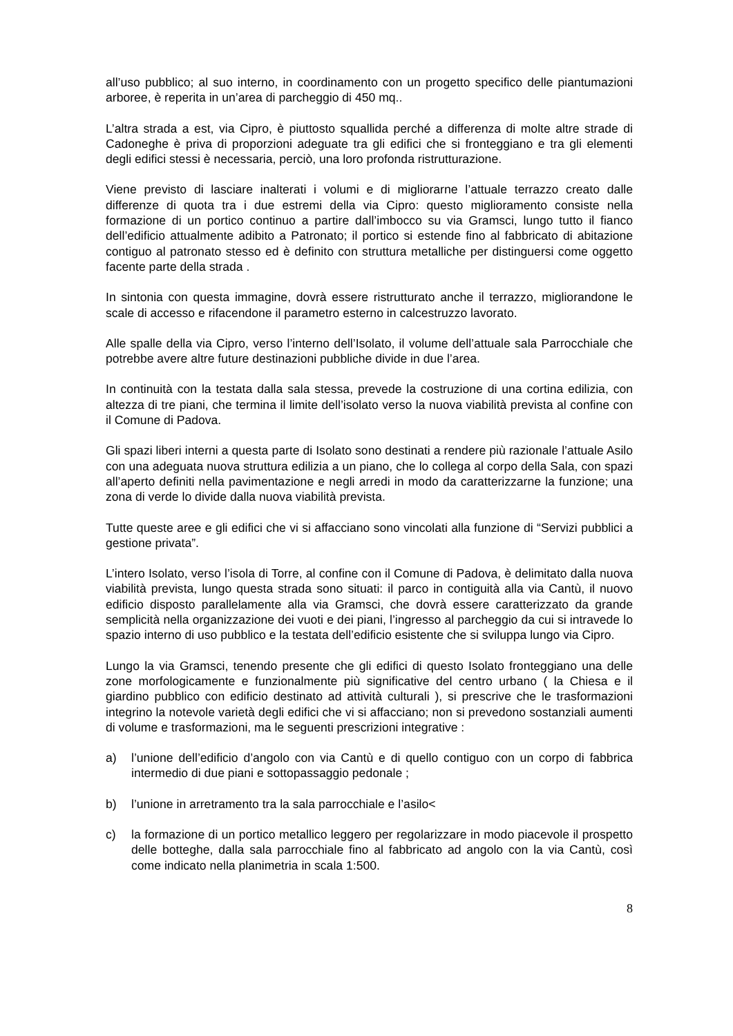all’uso pubblico; al suo interno, in coordinamento con un progetto specifico delle piantumazioni arboree, è reperita in un’area di parcheggio di 450 mq..
L’altra strada a est, via Cipro, è piuttosto squallida perché a differenza di molte altre strade di Cadoneghe è priva di proporzioni adeguate tra gli edifici che si fronteggiano e tra gli elementi degli edifici stessi è necessaria, perciò, una loro profonda ristrutturazione.
Viene previsto di lasciare inalterati i volumi e di migliorarne l’attuale terrazzo creato dalle differenze di quota tra i due estremi della via Cipro: questo miglioramento consiste nella formazione di un portico continuo a partire dall’imbocco su via Gramsci, lungo tutto il fianco dell’edificio attualmente adibito a Patronato; il portico si estende fino al fabbricato di abitazione contiguo al patronato stesso ed è definito con struttura metalliche per distinguersi come oggetto facente parte della strada .
In sintonia con questa immagine, dovrà essere ristrutturato anche il terrazzo, migliorandone le scale di accesso e rifacendone il parametro esterno in calcestruzzo lavorato.
Alle spalle della via Cipro, verso l’interno dell’Isolato, il volume dell’attuale sala Parrocchiale che potrebbe avere altre future destinazioni pubbliche divide in due l’area.
In continuità con la testata dalla sala stessa, prevede la costruzione di una cortina edilizia, con altezza di tre piani, che termina il limite dell’isolato verso la nuova viabilità prevista al confine con il Comune di Padova.
Gli spazi liberi interni a questa parte di Isolato sono destinati a rendere più razionale l’attuale Asilo con una adeguata nuova struttura edilizia a un piano, che lo collega al corpo della Sala, con spazi all’aperto definiti nella pavimentazione e negli arredi in modo da caratterizzarne la funzione; una zona di verde lo divide dalla nuova viabilità prevista.
Tutte queste aree e gli edifici che vi si affacciano sono vincolati alla funzione di “Servizi pubblici a gestione privata”.
L’intero Isolato, verso l’isola di Torre, al confine con il Comune di Padova, è delimitato dalla nuova viabilità prevista, lungo questa strada sono situati: il parco in contiguità alla via Cantù, il nuovo edificio disposto parallelamente alla via Gramsci, che dovrà essere caratterizzato da grande semplicità nella organizzazione dei vuoti e dei piani, l’ingresso al parcheggio da cui si intravede lo spazio interno di uso pubblico e la testata dell’edificio esistente che si sviluppa lungo via Cipro.
Lungo la via Gramsci, tenendo presente che gli edifici di questo Isolato fronteggiano una delle zone morfologicamente e funzionalmente più significative del centro urbano ( la Chiesa e il giardino pubblico con edificio destinato ad attività culturali ), si prescrive che le trasformazioni integrino la notevole varietà degli edifici che vi si affacciano; non si prevedono sostanziali aumenti di volume e trasformazioni, ma le seguenti prescrizioni integrative :
a) l’unione dell’edificio d’angolo con via Cantù e di quello contiguo con un corpo di fabbrica intermedio di due piani e sottopassaggio pedonale ;
b) l’unione in arretramento tra la sala parrocchiale e l’asilo<
c) la formazione di un portico metallico leggero per regolarizzare in modo piacevole il prospetto delle botteghe, dalla sala parrocchiale fino al fabbricato ad angolo con la via Cantù, così come indicato nella planimetria in scala 1:500.
8